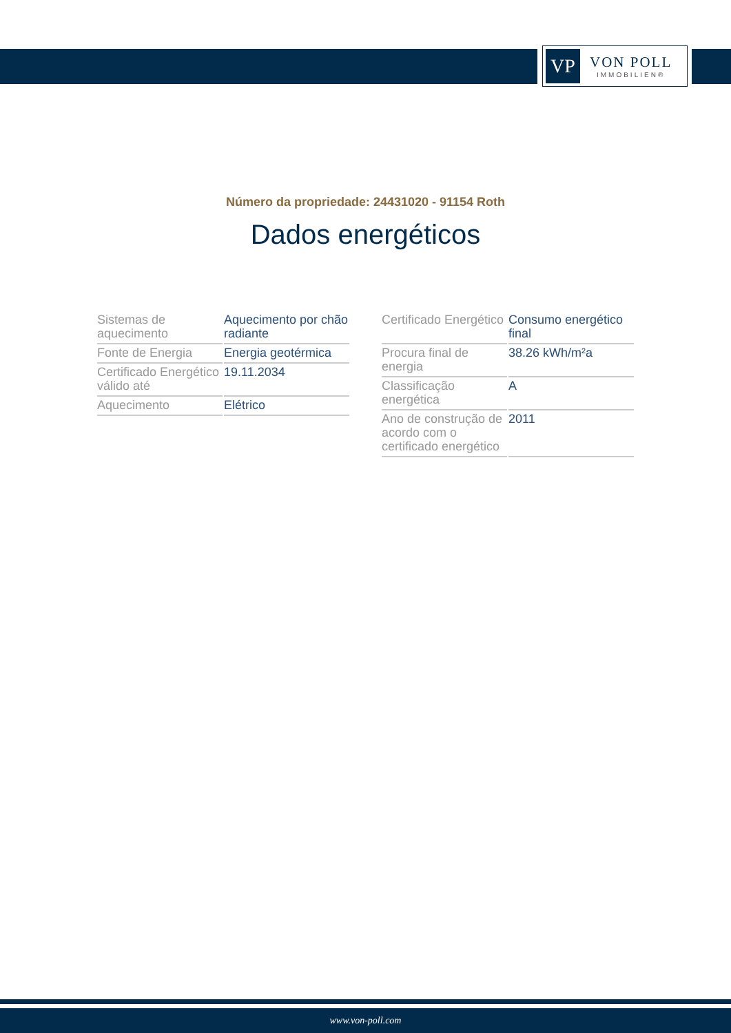VP
VON POLL
IMMOBILIEN®
Número da propriedade: 24431020 - 91154 Roth
Dados energéticos
| Sistemas de aquecimento | Aquecimento por chão radiante |
| Fonte de Energia | Energia geotérmica |
| Certificado Energético válido até | 19.11.2034 |
| Aquecimento | Elétrico |
| Certificado Energético | Consumo energético final |
| Procura final de energia | 38.26 kWh/m²a |
| Classificação energética | A |
| Ano de construção de acordo com o certificado energético | 2011 |
www.von-poll.com